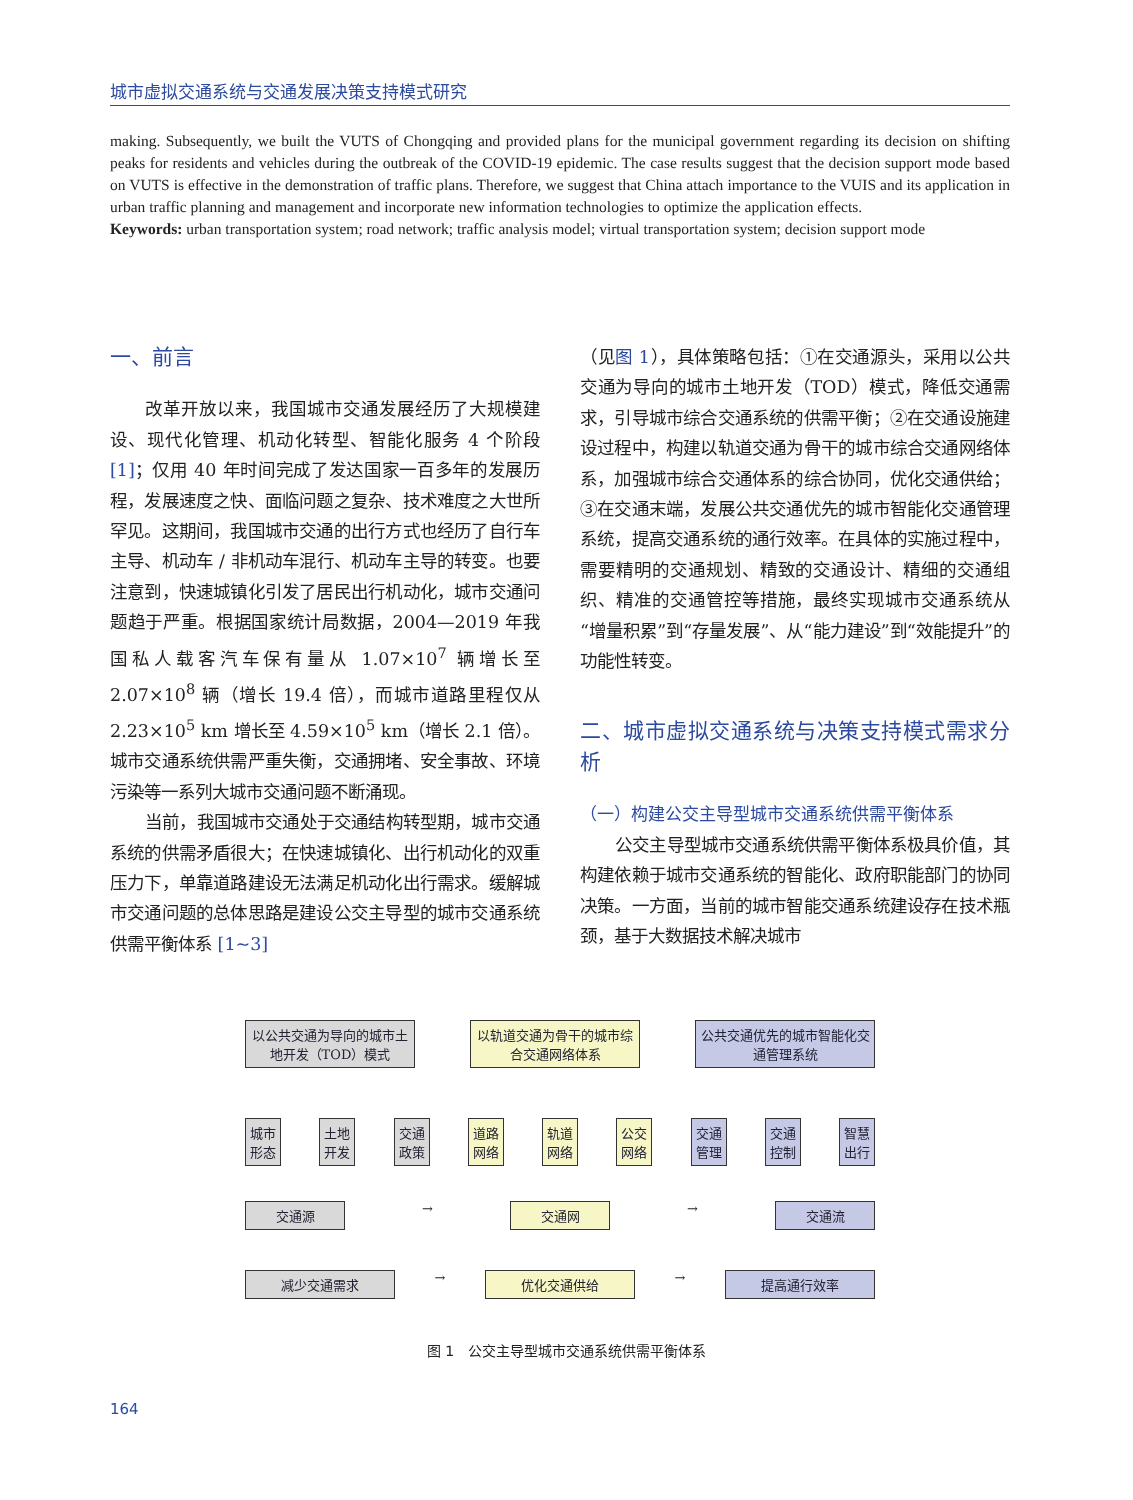城市虚拟交通系统与交通发展决策支持模式研究
making. Subsequently, we built the VUTS of Chongqing and provided plans for the municipal government regarding its decision on shifting peaks for residents and vehicles during the outbreak of the COVID-19 epidemic. The case results suggest that the decision support mode based on VUTS is effective in the demonstration of traffic plans. Therefore, we suggest that China attach importance to the VUIS and its application in urban traffic planning and management and incorporate new information technologies to optimize the application effects.
Keywords: urban transportation system; road network; traffic analysis model; virtual transportation system; decision support mode
一、前言
改革开放以来，我国城市交通发展经历了大规模建设、现代化管理、机动化转型、智能化服务 4 个阶段 [1]；仅用 40 年时间完成了发达国家一百多年的发展历程，发展速度之快、面临问题之复杂、技术难度之大世所罕见。这期间，我国城市交通的出行方式也经历了自行车主导、机动车 / 非机动车混行、机动车主导的转变。也要注意到，快速城镇化引发了居民出行机动化，城市交通问题趋于严重。根据国家统计局数据，2004—2019 年我国私人载客汽车保有量从 1.07×10<sup>7</sup> 辆增长至 2.07×10<sup>8</sup> 辆（增长 19.4 倍），而城市道路里程仅从 2.23×10<sup>5</sup> km 增长至 4.59×10<sup>5</sup> km（增长 2.1 倍）。城市交通系统供需严重失衡，交通拥堵、安全事故、环境污染等一系列大城市交通问题不断涌现。
当前，我国城市交通处于交通结构转型期，城市交通系统的供需矛盾很大；在快速城镇化、出行机动化的双重压力下，单靠道路建设无法满足机动化出行需求。缓解城市交通问题的总体思路是建设公交主导型的城市交通系统供需平衡体系 [1~3]
（见图 1），具体策略包括：①在交通源头，采用以公共交通为导向的城市土地开发（TOD）模式，降低交通需求，引导城市综合交通系统的供需平衡；②在交通设施建设过程中，构建以轨道交通为骨干的城市综合交通网络体系，加强城市综合交通体系的综合协同，优化交通供给；③在交通末端，发展公共交通优先的城市智能化交通管理系统，提高交通系统的通行效率。在具体的实施过程中，需要精明的交通规划、精致的交通设计、精细的交通组织、精准的交通管控等措施，最终实现城市交通系统从“增量积累”到“存量发展”、从“能力建设”到“效能提升”的功能性转变。
二、城市虚拟交通系统与决策支持模式需求分析
（一）构建公交主导型城市交通系统供需平衡体系
公交主导型城市交通系统供需平衡体系极具价值，其构建依赖于城市交通系统的智能化、政府职能部门的协同决策。一方面，当前的城市智能交通系统建设存在技术瓶颈，基于大数据技术解决城市
以公共交通为导向的城市土地开发（TOD）模式
以轨道交通为骨干的城市综合交通网络体系
公共交通优先的城市智能化交通管理系统
城市
形态
土地
开发
交通
政策
道路
网络
轨道
网络
公交
网络
交通
管理
交通
控制
智慧
出行
交通源
→
交通网
→
交通流
减少交通需求
→
优化交通供给
→
提高通行效率
图 1　公交主导型城市交通系统供需平衡体系
164